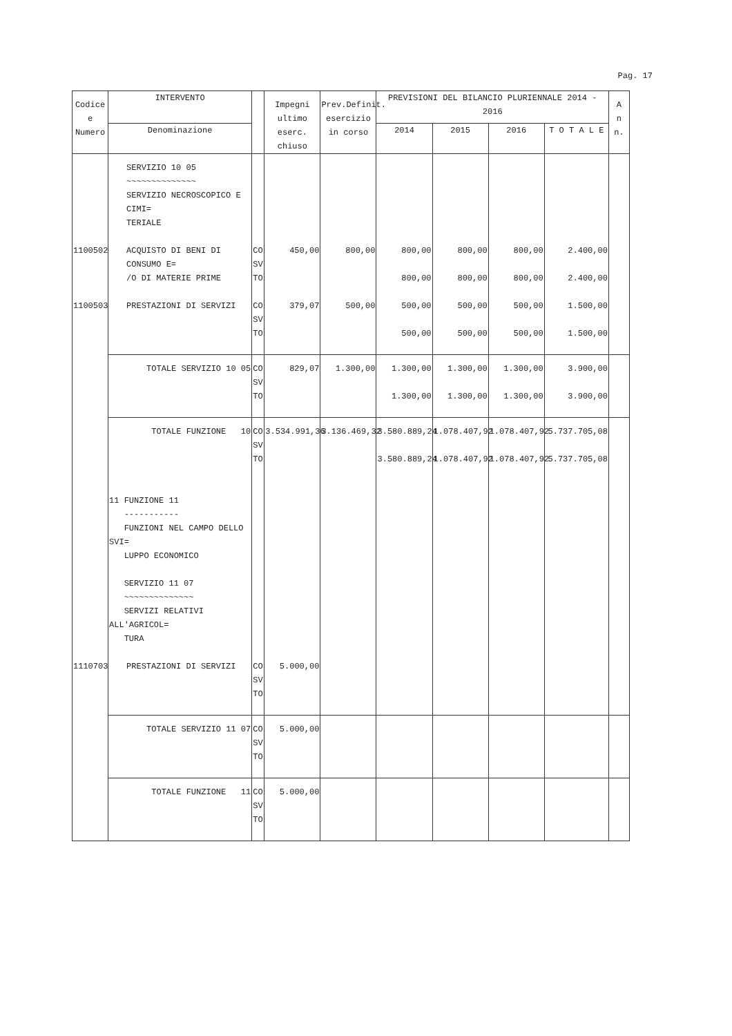Pag. 17
| Codice e Numero | INTERVENTO | | Impegni ultimo eserc. chiuso | Prev.Definit. esercizio in corso | PREVISIONI DEL BILANCIO PLURIENNALE 2014 - 2016 | | | | A n n. |
| --- | --- | --- | --- | --- | --- | --- | --- | --- | --- |
| | Denominazione | | | | 2014 | 2015 | 2016 | T O T A L E | |
| | SERVIZIO 10 05 ~~~~~~~~~~~~~~ SERVIZIO NECROSCOPICO E CIMI= TERIALE | | | | | | | | |
| 1100502 | ACQUISTO DI BENI DI CONSUMO E= /O DI MATERIE PRIME | CO SV TO | 450,00 | 800,00 | 800,00 800,00 | 800,00 800,00 | 800,00 800,00 | 2.400,00 2.400,00 | |
| 1100503 | PRESTAZIONI DI SERVIZI | CO SV TO | 379,07 | 500,00 | 500,00 500,00 | 500,00 500,00 | 500,00 500,00 | 1.500,00 1.500,00 | |
| | TOTALE SERVIZIO 10 05 | CO SV TO | 829,07 | 1.300,00 | 1.300,00 1.300,00 | 1.300,00 1.300,00 | 1.300,00 1.300,00 | 3.900,00 3.900,00 | |
| | TOTALE FUNZIONE 10 | CO SV TO | 3.534.991,36 | 3.136.469,32 | 3.580.889,24 3.580.889,24 | 1.078.407,92 1.078.407,92 | 1.078.407,92 1.078.407,92 | 5.737.705,08 5.737.705,08 | |
| | 11 FUNZIONE 11 ----------- FUNZIONI NEL CAMPO DELLO SVI= LUPPO ECONOMICO SERVIZIO 11 07 ~~~~~~~~~~~~~~ SERVIZI RELATIVI ALL'AGRICOL= TURA | | | | | | | | |
| 1110703 | PRESTAZIONI DI SERVIZI | CO SV TO | 5.000,00 | | | | | | |
| | TOTALE SERVIZIO 11 07 | CO SV TO | 5.000,00 | | | | | | |
| | TOTALE FUNZIONE 11 | CO SV TO | 5.000,00 | | | | | | |